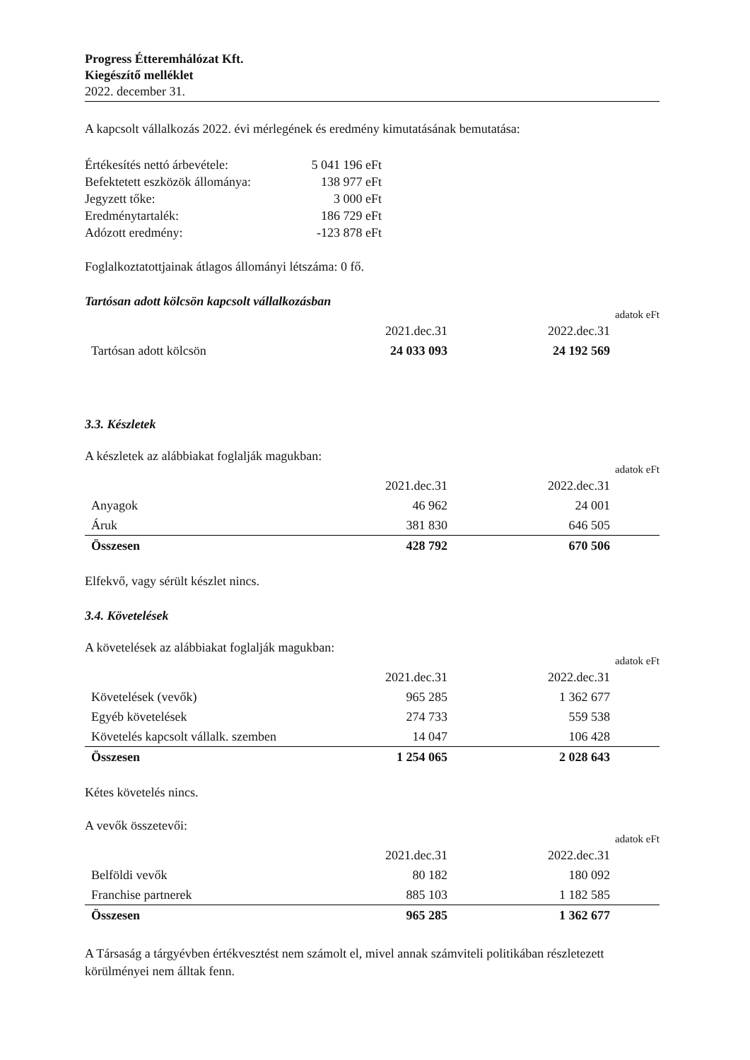Progress Étteremhálózat Kft.
Kiegészítő melléklet
2022. december 31.
A kapcsolt vállalkozás 2022. évi mérlegének és eredmény kimutatásának bemutatása:
| Értékesítés nettó árbevétele: | 5 041 196 eFt |
| Befektetett eszközök állománya: | 138 977 eFt |
| Jegyzett tőke: | 3 000 eFt |
| Eredménytartalék: | 186 729 eFt |
| Adózott eredmény: | -123 878 eFt |
Foglalkoztatottjainak átlagos állományi létszáma: 0 fő.
Tartósan adott kölcsön kapcsolt vállalkozásban
adatok eFt
| | 2021.dec.31 | 2022.dec.31 | |
| Tartósan adott kölcsön | 24 033 093 | 24 192 569 | |
3.3. Készletek
A készletek az alábbiakat foglalják magukban:
adatok eFt
| | 2021.dec.31 | 2022.dec.31 | |
| Anyagok | 46 962 | 24 001 | |
| Áruk | 381 830 | 646 505 | |
| Összesen | 428 792 | 670 506 | |
Elfekvő, vagy sérült készlet nincs.
3.4. Követelések
A követelések az alábbiakat foglalják magukban:
adatok eFt
| | 2021.dec.31 | 2022.dec.31 | |
| Követelések (vevők) | 965 285 | 1 362 677 | |
| Egyéb követelések | 274 733 | 559 538 | |
| Követelés kapcsolt vállalk. szemben | 14 047 | 106 428 | |
| Összesen | 1 254 065 | 2 028 643 | |
Kétes követelés nincs.
A vevők összetevői:
adatok eFt
| | 2021.dec.31 | 2022.dec.31 | |
| Belföldi vevők | 80 182 | 180 092 | |
| Franchise partnerek | 885 103 | 1 182 585 | |
| Összesen | 965 285 | 1 362 677 | |
A Társaság a tárgyévben értékvesztést nem számolt el, mivel annak számviteli politikában részletezett körülményei nem álltak fenn.